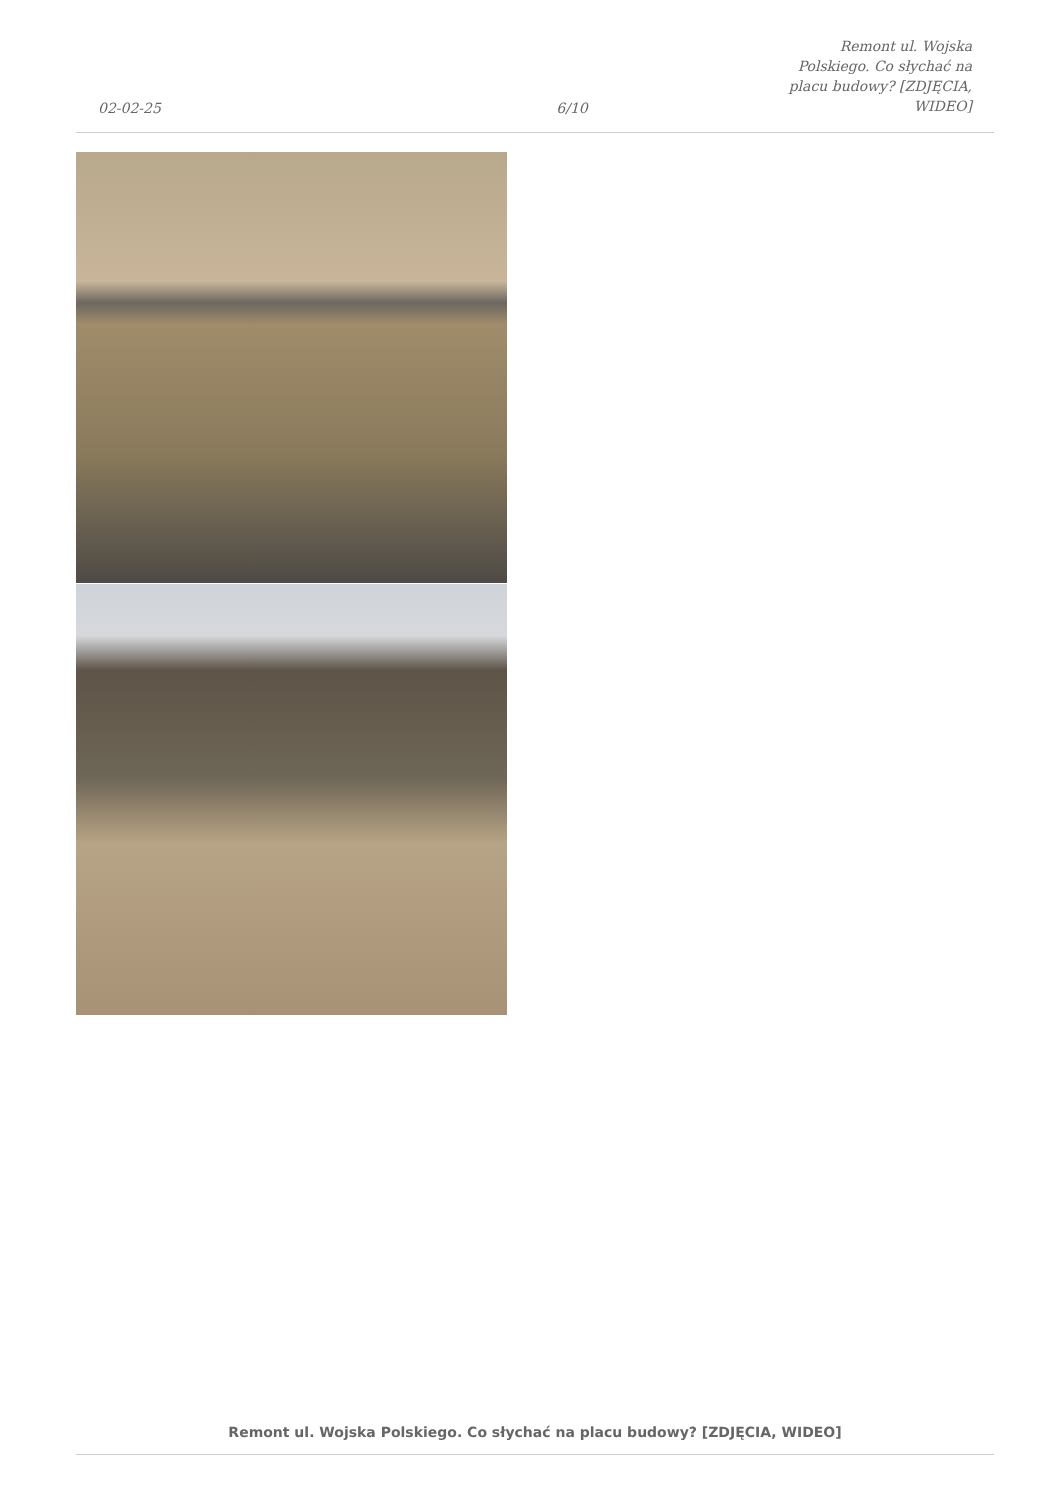02-02-25
6/10
Remont ul. Wojska Polskiego. Co słychać na placu budowy? [ZDJĘCIA, WIDEO]
Remont ul. Wojska Polskiego. Co słychać na placu budowy? [ZDJĘCIA, WIDEO]